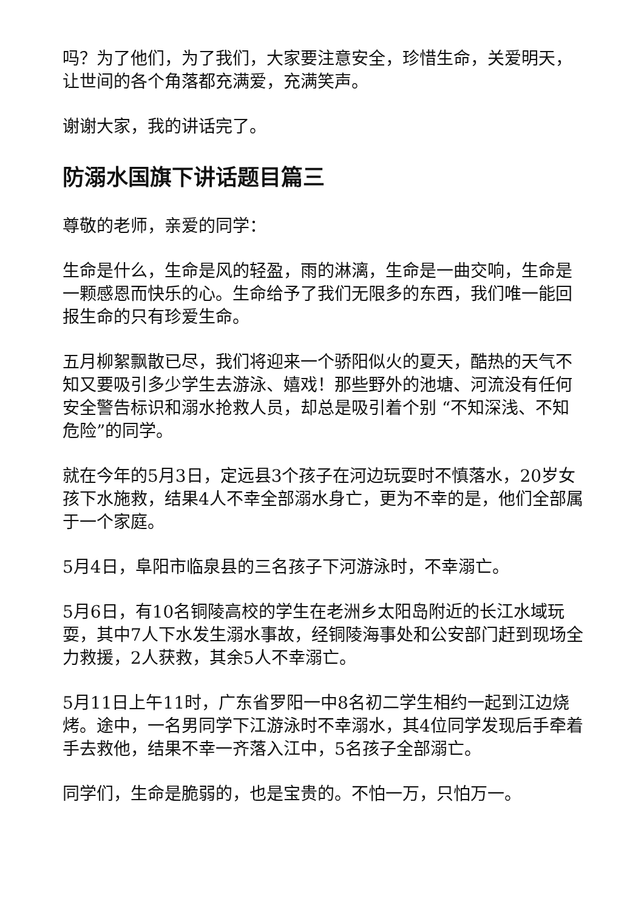吗？为了他们，为了我们，大家要注意安全，珍惜生命，关爱明天，让世间的各个角落都充满爱，充满笑声。
谢谢大家，我的讲话完了。
防溺水国旗下讲话题目篇三
尊敬的老师，亲爱的同学：
生命是什么，生命是风的轻盈，雨的淋漓，生命是一曲交响，生命是一颗感恩而快乐的心。生命给予了我们无限多的东西，我们唯一能回报生命的只有珍爱生命。
五月柳絮飘散已尽，我们将迎来一个骄阳似火的夏天，酷热的天气不知又要吸引多少学生去游泳、嬉戏！那些野外的池塘、河流没有任何安全警告标识和溺水抢救人员，却总是吸引着个别 “不知深浅、不知危险”的同学。
就在今年的5月3日，定远县3个孩子在河边玩耍时不慎落水，20岁女孩下水施救，结果4人不幸全部溺水身亡，更为不幸的是，他们全部属于一个家庭。
5月4日，阜阳市临泉县的三名孩子下河游泳时，不幸溺亡。
5月6日，有10名铜陵高校的学生在老洲乡太阳岛附近的长江水域玩耍，其中7人下水发生溺水事故，经铜陵海事处和公安部门赶到现场全力救援，2人获救，其余5人不幸溺亡。
5月11日上午11时，广东省罗阳一中8名初二学生相约一起到江边烧烤。途中，一名男同学下江游泳时不幸溺水，其4位同学发现后手牵着手去救他，结果不幸一齐落入江中，5名孩子全部溺亡。
同学们，生命是脆弱的，也是宝贵的。不怕一万，只怕万一。